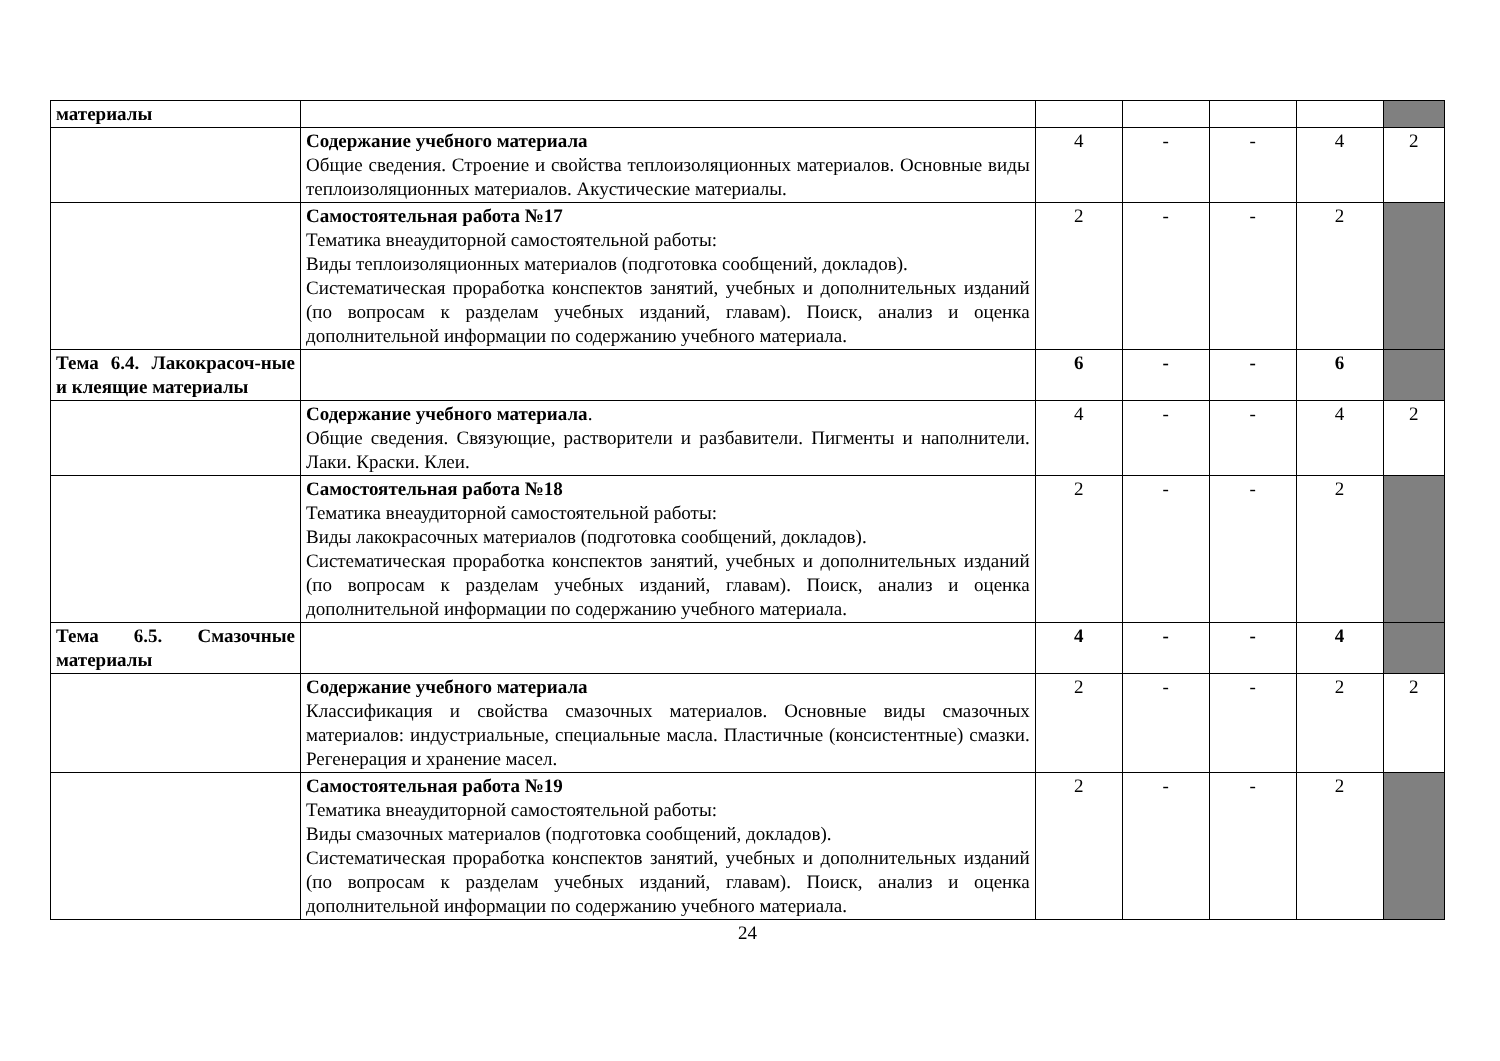| материалы | | | | | | |
| | Содержание учебного материала Общие сведения. Строение и свойства теплоизоляционных материалов. Основные виды теплоизоляционных материалов. Акустические материалы. | 4 | - | - | 4 | 2 |
| | Самостоятельная работа №17 Тематика внеаудиторной самостоятельной работы: Виды теплоизоляционных материалов (подготовка сообщений, докладов). Систематическая проработка конспектов занятий, учебных и дополнительных изданий (по вопросам к разделам учебных изданий, главам). Поиск, анализ и оценка дополнительной информации по содержанию учебного материала. | 2 | - | - | 2 | |
| Тема 6.4. Лакокрасоч-ные и клеящие материалы | | 6 | - | - | 6 | |
| | Содержание учебного материала . Общие сведения. Связующие, растворители и разбавители. Пигменты и наполнители. Лаки. Краски. Клеи. | 4 | - | - | 4 | 2 |
| | Самостоятельная работа №18 Тематика внеаудиторной самостоятельной работы: Виды лакокрасочных материалов (подготовка сообщений, докладов). Систематическая проработка конспектов занятий, учебных и дополнительных изданий (по вопросам к разделам учебных изданий, главам). Поиск, анализ и оценка дополнительной информации по содержанию учебного материала. | 2 | - | - | 2 | |
| Тема 6.5. Смазочные материалы | | 4 | - | - | 4 | |
| | Содержание учебного материала Классификация и свойства смазочных материалов. Основные виды смазочных материалов: индустриальные, специальные масла. Пластичные (консистентные) смазки. Регенерация и хранение масел. | 2 | - | - | 2 | 2 |
| | Самостоятельная работа №19 Тематика внеаудиторной самостоятельной работы: Виды смазочных материалов (подготовка сообщений, докладов). Систематическая проработка конспектов занятий, учебных и дополнительных изданий (по вопросам к разделам учебных изданий, главам). Поиск, анализ и оценка дополнительной информации по содержанию учебного материала. | 2 | - | - | 2 | |
24